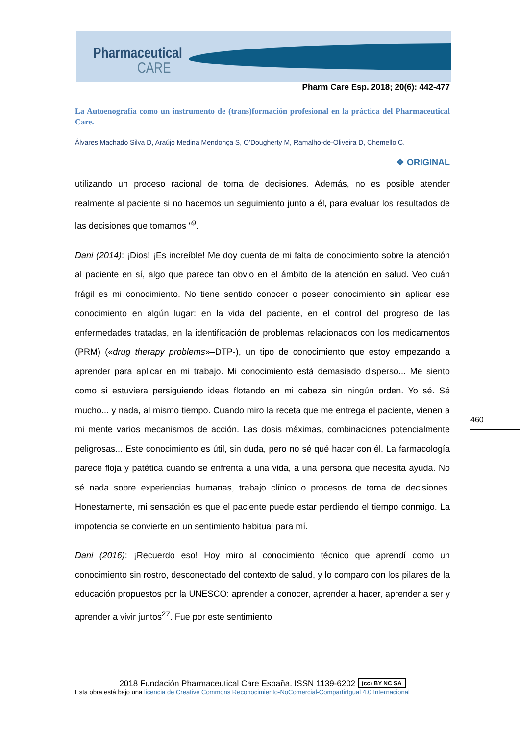Pharmaceutical
CARE
Pharm Care Esp. 2018; 20(6): 442-477
La Autoenografía como un instrumento de (trans)formación profesional en la práctica del Pharmaceutical Care.
Álvares Machado Silva D, Araújo Medina Mendonça S, O’Dougherty M, Ramalho-de-Oliveira D, Chemello C.
❖ ORIGINAL
utilizando un proceso racional de toma de decisiones. Además, no es posible atender realmente al paciente si no hacemos un seguimiento junto a él, para evaluar los resultados de las decisiones que tomamos "<sup>9</sup>.
Dani (2014): ¡Dios! ¡Es increíble! Me doy cuenta de mi falta de conocimiento sobre la atención al paciente en sí, algo que parece tan obvio en el ámbito de la atención en salud. Veo cuán frágil es mi conocimiento. No tiene sentido conocer o poseer conocimiento sin aplicar ese conocimiento en algún lugar: en la vida del paciente, en el control del progreso de las enfermedades tratadas, en la identificación de problemas relacionados con los medicamentos (PRM) («drug therapy problems»–DTP-), un tipo de conocimiento que estoy empezando a aprender para aplicar en mi trabajo. Mi conocimiento está demasiado disperso... Me siento como si estuviera persiguiendo ideas flotando en mi cabeza sin ningún orden. Yo sé. Sé mucho... y nada, al mismo tiempo. Cuando miro la receta que me entrega el paciente, vienen a mi mente varios mecanismos de acción. Las dosis máximas, combinaciones potencialmente peligrosas... Este conocimiento es útil, sin duda, pero no sé qué hacer con él. La farmacología parece floja y patética cuando se enfrenta a una vida, a una persona que necesita ayuda. No sé nada sobre experiencias humanas, trabajo clínico o procesos de toma de decisiones. Honestamente, mi sensación es que el paciente puede estar perdiendo el tiempo conmigo. La impotencia se convierte en un sentimiento habitual para mí.
Dani (2016): ¡Recuerdo eso! Hoy miro al conocimiento técnico que aprendí como un conocimiento sin rostro, desconectado del contexto de salud, y lo comparo con los pilares de la educación propuestos por la UNESCO: aprender a conocer, aprender a hacer, aprender a ser y aprender a vivir juntos<sup>27</sup>. Fue por este sentimiento
460
2018 Fundación Pharmaceutical Care España. ISSN 1139-6202 (cc) BY NC SA
Esta obra está bajo una licencia de Creative Commons Reconocimiento-NoComercial-CompartirIgual 4.0 Internacional